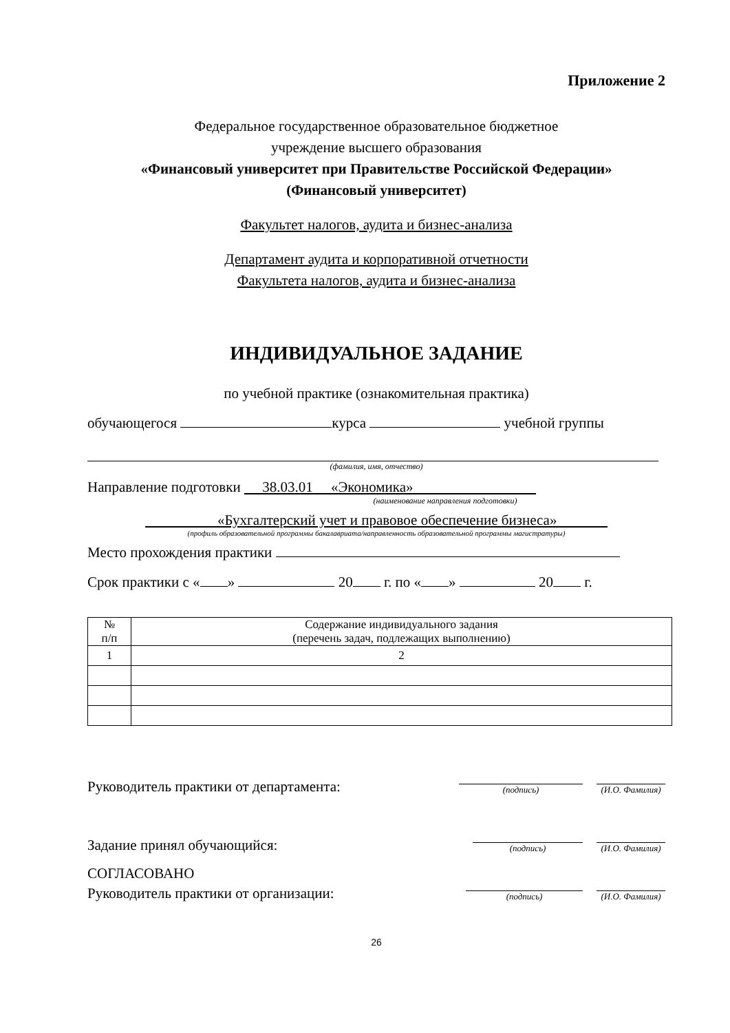Приложение 2
Федеральное государственное образовательное бюджетное
учреждение высшего образования
«Финансовый университет при Правительстве Российской Федерации»
(Финансовый университет)
Факультет налогов, аудита и бизнес-анализа
Департамент аудита и корпоративной отчетности
Факультета налогов, аудита и бизнес-анализа
ИНДИВИДУАЛЬНОЕ ЗАДАНИЕ
по учебной практике (ознакомительная практика)
обучающегося курса учебной группы
(фамилия, имя, отчество)
Направление подготовки 38.03.01 «Экономика»
(наименование направления подготовки)
«Бухгалтерский учет и правовое обеспечение бизнеса»
(профиль образовательной программы бакалавриата/направленность образовательной программы магистратуры)
Место прохождения практики
Срок практики с « » 20 г. по « » 20 г.
| № п/п | Содержание индивидуального задания (перечень задач, подлежащих выполнению) |
| 1 | 2 |
Руководитель практики от департамента:
(подпись) (И.О. Фамилия)
Задание принял обучающийся:
(подпись) (И.О. Фамилия)
СОГЛАСОВАНО
Руководитель практики от организации:
(подпись) (И.О. Фамилия)
26